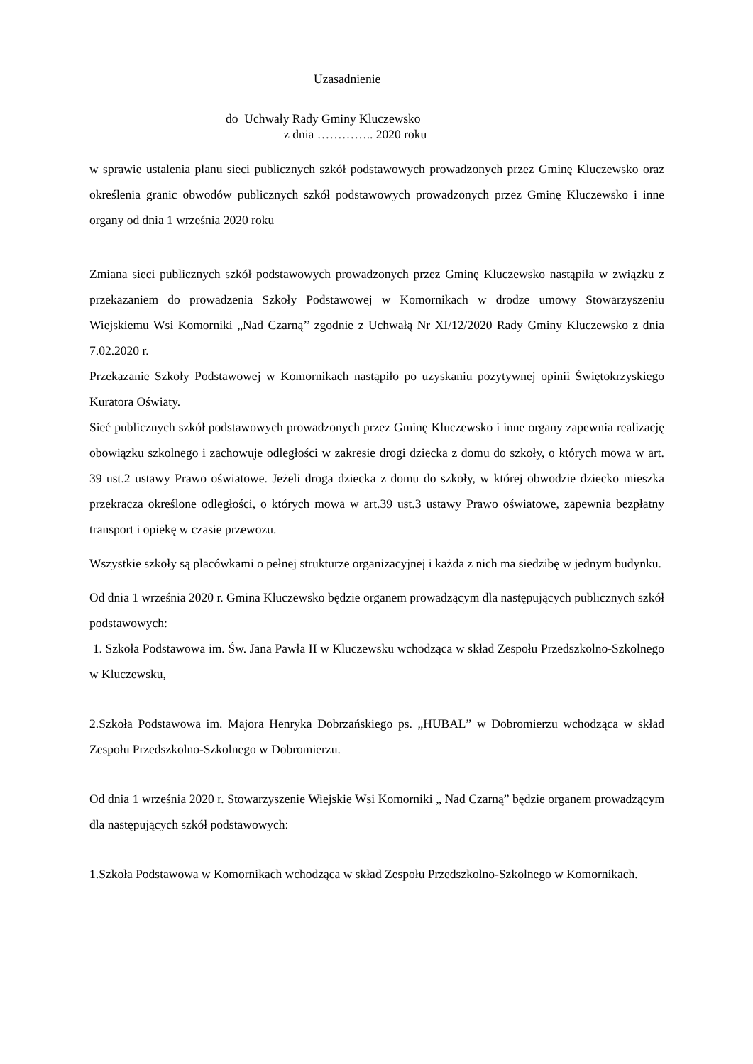Uzasadnienie
do Uchwały Rady Gminy Kluczewsko
z dnia ………….. 2020 roku
w sprawie ustalenia planu sieci publicznych szkół podstawowych prowadzonych przez Gminę Kluczewsko oraz określenia granic obwodów publicznych szkół podstawowych prowadzonych przez Gminę Kluczewsko i inne organy od dnia 1 września 2020 roku
Zmiana sieci publicznych szkół podstawowych prowadzonych przez Gminę Kluczewsko nastąpiła w związku z przekazaniem do prowadzenia Szkoły Podstawowej w Komornikach w drodze umowy Stowarzyszeniu Wiejskiemu Wsi Komorniki „Nad Czarną’’ zgodnie z Uchwałą Nr XI/12/2020 Rady Gminy Kluczewsko z dnia 7.02.2020 r.
Przekazanie Szkoły Podstawowej w Komornikach nastąpiło po uzyskaniu pozytywnej opinii Świętokrzyskiego Kuratora Oświaty.
Sieć publicznych szkół podstawowych prowadzonych przez Gminę Kluczewsko i inne organy zapewnia realizację obowiązku szkolnego i zachowuje odległości w zakresie drogi dziecka z domu do szkoły, o których mowa w art. 39 ust.2 ustawy Prawo oświatowe. Jeżeli droga dziecka z domu do szkoły, w której obwodzie dziecko mieszka przekracza określone odległości, o których mowa w art.39 ust.3 ustawy Prawo oświatowe, zapewnia bezpłatny transport i opiekę w czasie przewozu.
Wszystkie szkoły są placówkami o pełnej strukturze organizacyjnej i każda z nich ma siedzibę w jednym budynku.
Od dnia 1 września 2020 r. Gmina Kluczewsko będzie organem prowadzącym dla następujących publicznych szkół podstawowych:
1. Szkoła Podstawowa im. Św. Jana Pawła II w Kluczewsku wchodząca w skład Zespołu Przedszkolno-Szkolnego w Kluczewsku,
2.Szkoła Podstawowa im. Majora Henryka Dobrzańskiego ps. „HUBAL” w Dobromierzu wchodząca w skład Zespołu Przedszkolno-Szkolnego w Dobromierzu.
Od dnia 1 września 2020 r. Stowarzyszenie Wiejskie Wsi Komorniki „ Nad Czarną” będzie organem prowadzącym dla następujących szkół podstawowych:
1.Szkoła Podstawowa w Komornikach wchodząca w skład Zespołu Przedszkolno-Szkolnego w Komornikach.